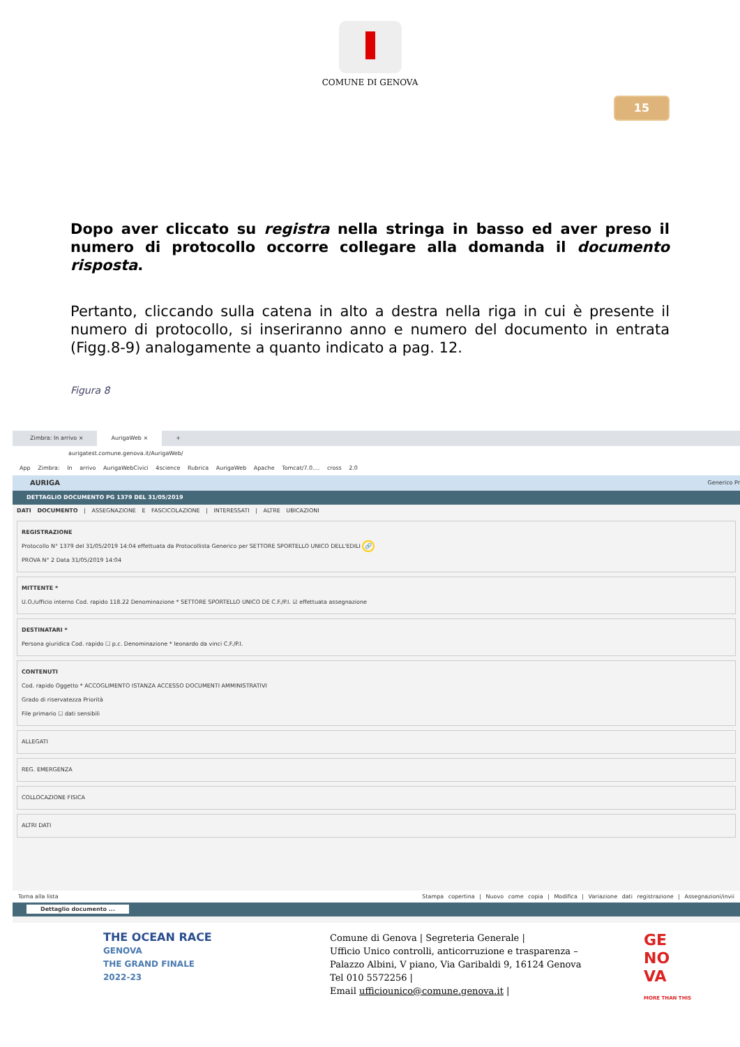COMUNE DI GENOVA
15
Dopo aver cliccato su registra nella stringa in basso ed aver preso il numero di protocollo occorre collegare alla domanda il documento risposta.
Pertanto, cliccando sulla catena in alto a destra nella riga in cui è presente il numero di protocollo, si inseriranno anno e numero del documento in entrata (Figg.8-9) analogamente a quanto indicato a pag. 12.
Figura 8
Zimbra: In arrivo × AurigaWeb × +
aurigatest.comune.genova.it/AurigaWeb/
App Zimbra: In arrivo AurigaWebCivici 4science Rubrica AurigaWeb Apache Tomcat/7.0.... cross 2.0
AURIGA Generico Pr
DETTAGLIO DOCUMENTO PG 1379 DEL 31/05/2019
DATI DOCUMENTO | ASSEGNAZIONE E FASCICOLAZIONE | INTERESSATI | ALTRE UBICAZIONI
REGISTRAZIONE
Protocollo N° 1379 del 31/05/2019 14:04 effettuata da Protocollista Generico per SETTORE SPORTELLO UNICO DELL'EDILI 🔗
PROVA N° 2 Data 31/05/2019 14:04
MITTENTE *
U.O./ufficio interno Cod. rapido 118.22 Denominazione * SETTORE SPORTELLO UNICO DE C.F./P.I. ☑ effettuata assegnazione
DESTINATARI *
Persona giuridica Cod. rapido ☐ p.c. Denominazione * leonardo da vinci C.F./P.I.
CONTENUTI
Cod. rapido Oggetto * ACCOGLIMENTO ISTANZA ACCESSO DOCUMENTI AMMINISTRATIVI
Grado di riservatezza Priorità
File primario ☐ dati sensibili
ALLEGATI
REG. EMERGENZA
COLLOCAZIONE FISICA
ALTRI DATI
Torna alla lista Stampa copertina | Nuovo come copia | Modifica | Variazione dati registrazione | Assegnazioni/invii
Dettaglio documento ...
THE OCEAN RACE
GENOVA
THE GRAND FINALE
2022-23
Comune di Genova | Segreteria Generale |
Ufficio Unico controlli, anticorruzione e trasparenza –
Palazzo Albini, V piano, Via Garibaldi 9, 16124 Genova
Tel 010 5572256 |
Email ufficiounico@comune.genova.it |
GE
NO
VA
MORE THAN THIS